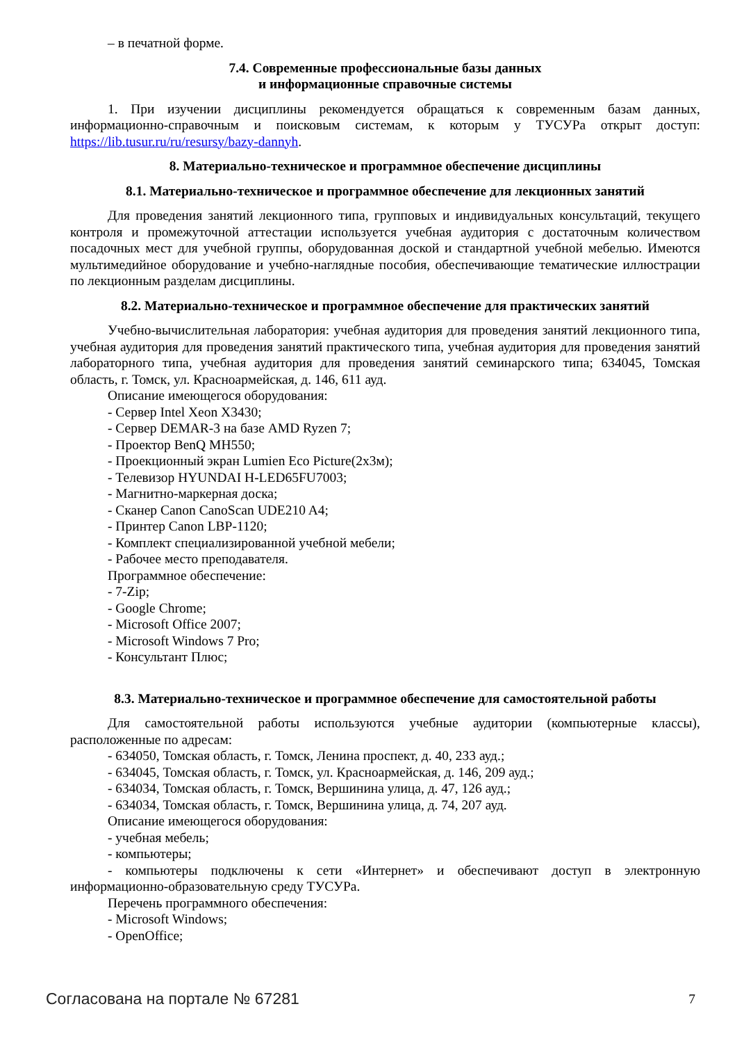– в печатной форме.
7.4. Современные профессиональные базы данных
и информационные справочные системы
1. При изучении дисциплины рекомендуется обращаться к современным базам данных, информационно-справочным и поисковым системам, к которым у ТУСУРа открыт доступ: https://lib.tusur.ru/ru/resursy/bazy-dannyh.
8. Материально-техническое и программное обеспечение дисциплины
8.1. Материально-техническое и программное обеспечение для лекционных занятий
Для проведения занятий лекционного типа, групповых и индивидуальных консультаций, текущего контроля и промежуточной аттестации используется учебная аудитория с достаточным количеством посадочных мест для учебной группы, оборудованная доской и стандартной учебной мебелью. Имеются мультимедийное оборудование и учебно-наглядные пособия, обеспечивающие тематические иллюстрации по лекционным разделам дисциплины.
8.2. Материально-техническое и программное обеспечение для практических занятий
Учебно-вычислительная лаборатория: учебная аудитория для проведения занятий лекционного типа, учебная аудитория для проведения занятий практического типа, учебная аудитория для проведения занятий лабораторного типа, учебная аудитория для проведения занятий семинарского типа; 634045, Томская область, г. Томск, ул. Красноармейская, д. 146, 611 ауд.
Описание имеющегося оборудования:
- Сервер Intel Xeon X3430;
- Сервер DEMAR-3 на базе AMD Ryzen 7;
- Проектор BenQ MH550;
- Проекционный экран Lumien Eco Picture(2x3м);
- Телевизор HYUNDAI H-LED65FU7003;
- Магнитно-маркерная доска;
- Сканер Canon CanoScan UDE210 A4;
- Принтер Canon LBP-1120;
- Комплект специализированной учебной мебели;
- Рабочее место преподавателя.
Программное обеспечение:
- 7-Zip;
- Google Chrome;
- Microsoft Office 2007;
- Microsoft Windows 7 Pro;
- Консультант Плюс;
8.3. Материально-техническое и программное обеспечение для самостоятельной работы
Для самостоятельной работы используются учебные аудитории (компьютерные классы), расположенные по адресам:
- 634050, Томская область, г. Томск, Ленина проспект, д. 40, 233 ауд.;
- 634045, Томская область, г. Томск, ул. Красноармейская, д. 146, 209 ауд.;
- 634034, Томская область, г. Томск, Вершинина улица, д. 47, 126 ауд.;
- 634034, Томская область, г. Томск, Вершинина улица, д. 74, 207 ауд.
Описание имеющегося оборудования:
- учебная мебель;
- компьютеры;
- компьютеры подключены к сети «Интернет» и обеспечивают доступ в электронную информационно-образовательную среду ТУСУРа.
Перечень программного обеспечения:
- Microsoft Windows;
- OpenOffice;
Согласована на портале № 67281 7